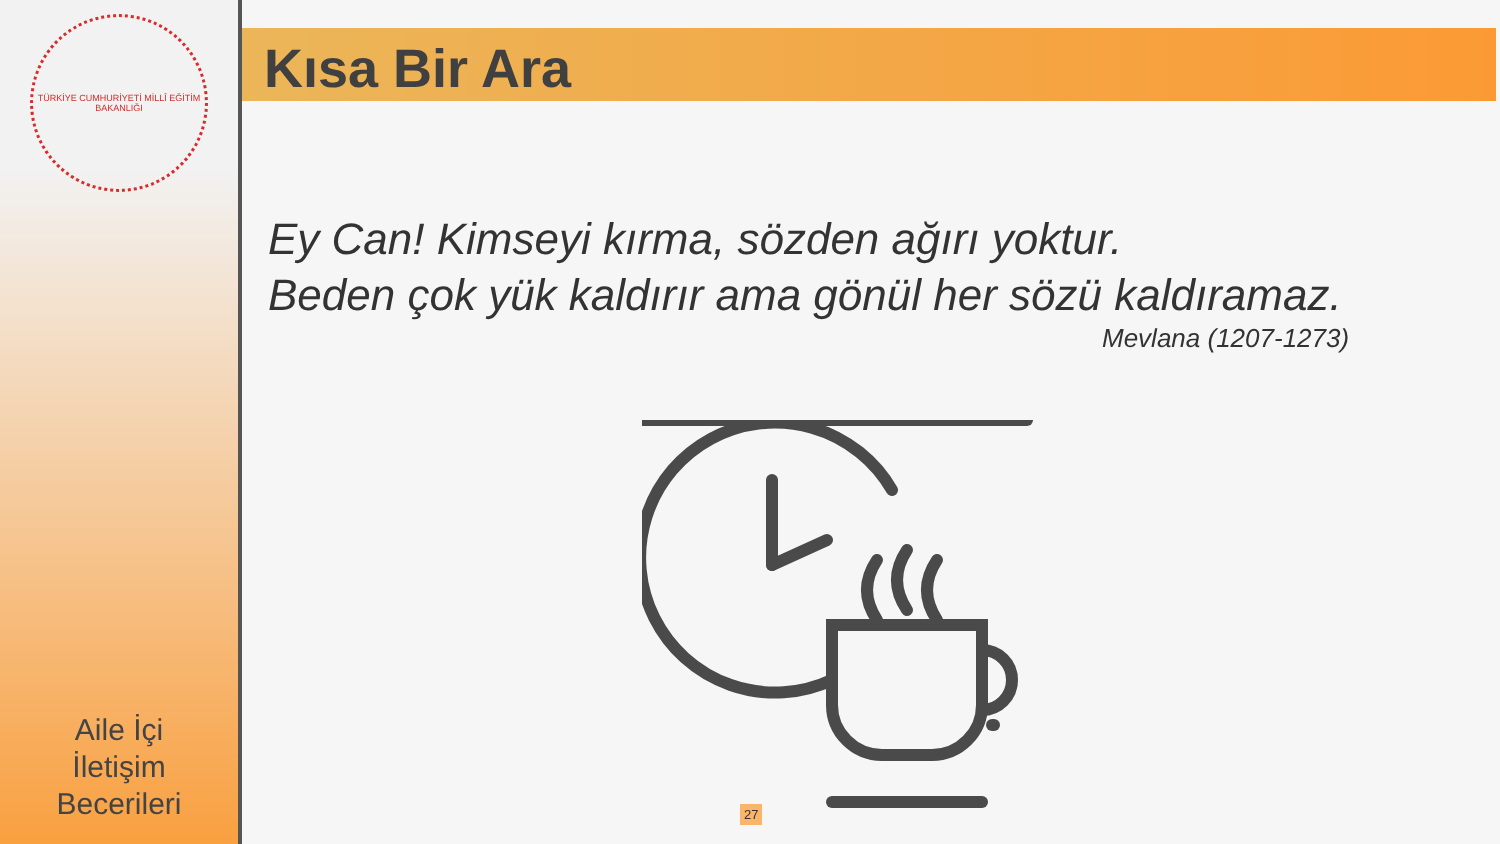TÜRKİYE CUMHURİYETİ MİLLÎ EĞİTİM BAKANLIĞI
Aile İçi
İletişim
Becerileri
Kısa Bir Ara
Ey Can! Kimseyi kırma, sözden ağırı yoktur.
Beden çok yük kaldırır ama gönül her sözü kaldıramaz.
Mevlana (1207-1273)
27